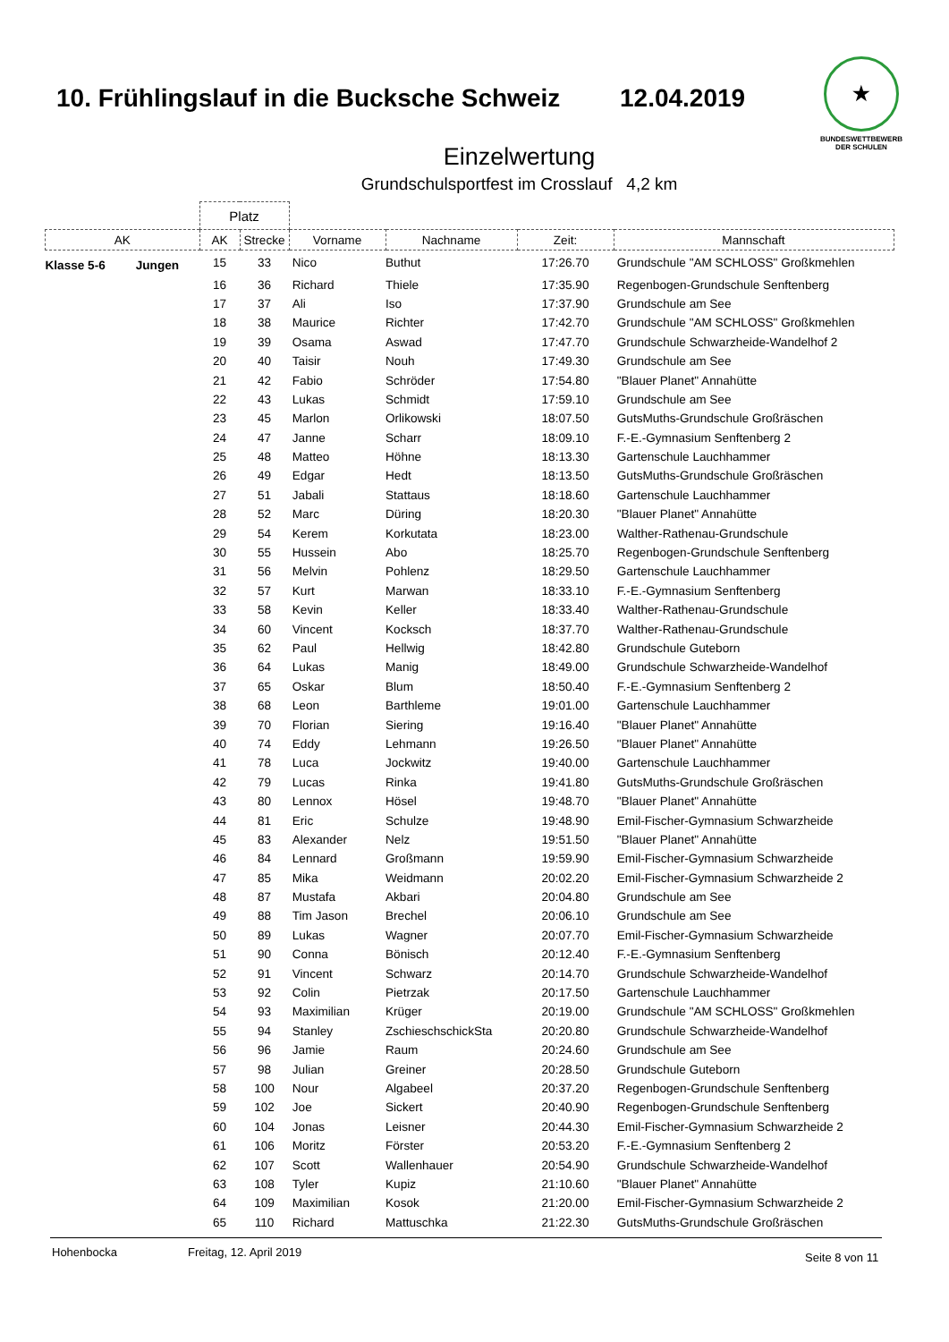10. Frühlingslauf in die Bucksche Schweiz
12.04.2019
★
BUNDESWETTBEWERB
DER SCHULEN
Einzelwertung
Grundschulsportfest im Crosslauf 4,2 km
| | Platz | | | | | |
| --- | --- | --- | --- | --- | --- | --- |
| AK | AK | Strecke | Vorname | Nachname | Zeit: | Mannschaft |
| Klasse 5-6 Jungen | 15 | 33 | Nico | Buthut | 17:26.70 | Grundschule "AM SCHLOSS" Großkmehlen |
| | 16 | 36 | Richard | Thiele | 17:35.90 | Regenbogen-Grundschule Senftenberg |
| | 17 | 37 | Ali | Iso | 17:37.90 | Grundschule am See |
| | 18 | 38 | Maurice | Richter | 17:42.70 | Grundschule "AM SCHLOSS" Großkmehlen |
| | 19 | 39 | Osama | Aswad | 17:47.70 | Grundschule Schwarzheide-Wandelhof 2 |
| | 20 | 40 | Taisir | Nouh | 17:49.30 | Grundschule am See |
| | 21 | 42 | Fabio | Schröder | 17:54.80 | "Blauer Planet" Annahütte |
| | 22 | 43 | Lukas | Schmidt | 17:59.10 | Grundschule am See |
| | 23 | 45 | Marlon | Orlikowski | 18:07.50 | GutsMuths-Grundschule Großräschen |
| | 24 | 47 | Janne | Scharr | 18:09.10 | F.-E.-Gymnasium Senftenberg 2 |
| | 25 | 48 | Matteo | Höhne | 18:13.30 | Gartenschule Lauchhammer |
| | 26 | 49 | Edgar | Hedt | 18:13.50 | GutsMuths-Grundschule Großräschen |
| | 27 | 51 | Jabali | Stattaus | 18:18.60 | Gartenschule Lauchhammer |
| | 28 | 52 | Marc | Düring | 18:20.30 | "Blauer Planet" Annahütte |
| | 29 | 54 | Kerem | Korkutata | 18:23.00 | Walther-Rathenau-Grundschule |
| | 30 | 55 | Hussein | Abo | 18:25.70 | Regenbogen-Grundschule Senftenberg |
| | 31 | 56 | Melvin | Pohlenz | 18:29.50 | Gartenschule Lauchhammer |
| | 32 | 57 | Kurt | Marwan | 18:33.10 | F.-E.-Gymnasium Senftenberg |
| | 33 | 58 | Kevin | Keller | 18:33.40 | Walther-Rathenau-Grundschule |
| | 34 | 60 | Vincent | Kocksch | 18:37.70 | Walther-Rathenau-Grundschule |
| | 35 | 62 | Paul | Hellwig | 18:42.80 | Grundschule Guteborn |
| | 36 | 64 | Lukas | Manig | 18:49.00 | Grundschule Schwarzheide-Wandelhof |
| | 37 | 65 | Oskar | Blum | 18:50.40 | F.-E.-Gymnasium Senftenberg 2 |
| | 38 | 68 | Leon | Barthleme | 19:01.00 | Gartenschule Lauchhammer |
| | 39 | 70 | Florian | Siering | 19:16.40 | "Blauer Planet" Annahütte |
| | 40 | 74 | Eddy | Lehmann | 19:26.50 | "Blauer Planet" Annahütte |
| | 41 | 78 | Luca | Jockwitz | 19:40.00 | Gartenschule Lauchhammer |
| | 42 | 79 | Lucas | Rinka | 19:41.80 | GutsMuths-Grundschule Großräschen |
| | 43 | 80 | Lennox | Hösel | 19:48.70 | "Blauer Planet" Annahütte |
| | 44 | 81 | Eric | Schulze | 19:48.90 | Emil-Fischer-Gymnasium Schwarzheide |
| | 45 | 83 | Alexander | Nelz | 19:51.50 | "Blauer Planet" Annahütte |
| | 46 | 84 | Lennard | Großmann | 19:59.90 | Emil-Fischer-Gymnasium Schwarzheide |
| | 47 | 85 | Mika | Weidmann | 20:02.20 | Emil-Fischer-Gymnasium Schwarzheide 2 |
| | 48 | 87 | Mustafa | Akbari | 20:04.80 | Grundschule am See |
| | 49 | 88 | Tim Jason | Brechel | 20:06.10 | Grundschule am See |
| | 50 | 89 | Lukas | Wagner | 20:07.70 | Emil-Fischer-Gymnasium Schwarzheide |
| | 51 | 90 | Conna | Bönisch | 20:12.40 | F.-E.-Gymnasium Senftenberg |
| | 52 | 91 | Vincent | Schwarz | 20:14.70 | Grundschule Schwarzheide-Wandelhof |
| | 53 | 92 | Colin | Pietrzak | 20:17.50 | Gartenschule Lauchhammer |
| | 54 | 93 | Maximilian | Krüger | 20:19.00 | Grundschule "AM SCHLOSS" Großkmehlen |
| | 55 | 94 | Stanley | ZschieschschickSta | 20:20.80 | Grundschule Schwarzheide-Wandelhof |
| | 56 | 96 | Jamie | Raum | 20:24.60 | Grundschule am See |
| | 57 | 98 | Julian | Greiner | 20:28.50 | Grundschule Guteborn |
| | 58 | 100 | Nour | Algabeel | 20:37.20 | Regenbogen-Grundschule Senftenberg |
| | 59 | 102 | Joe | Sickert | 20:40.90 | Regenbogen-Grundschule Senftenberg |
| | 60 | 104 | Jonas | Leisner | 20:44.30 | Emil-Fischer-Gymnasium Schwarzheide 2 |
| | 61 | 106 | Moritz | Förster | 20:53.20 | F.-E.-Gymnasium Senftenberg 2 |
| | 62 | 107 | Scott | Wallenhauer | 20:54.90 | Grundschule Schwarzheide-Wandelhof |
| | 63 | 108 | Tyler | Kupiz | 21:10.60 | "Blauer Planet" Annahütte |
| | 64 | 109 | Maximilian | Kosok | 21:20.00 | Emil-Fischer-Gymnasium Schwarzheide 2 |
| | 65 | 110 | Richard | Mattuschka | 21:22.30 | GutsMuths-Grundschule Großräschen |
Hohenbocka Freitag, 12. April 2019 Seite 8 von 11